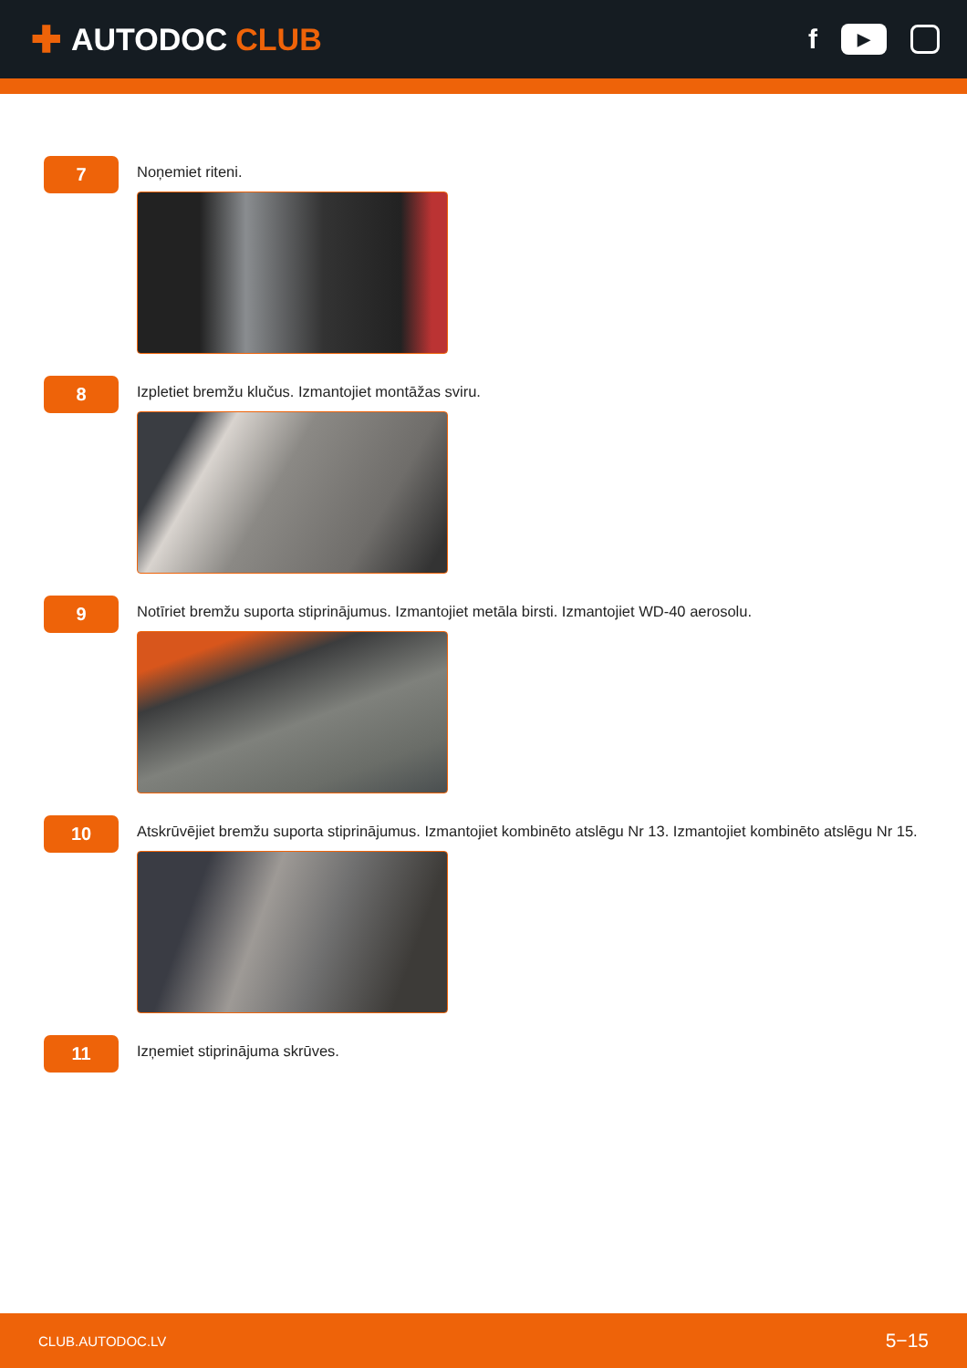✚ AUTODOC CLUB
f
▶
7
Noņemiet riteni.
8
Izpletiet bremžu klučus. Izmantojiet montāžas sviru.
9
Notīriet bremžu suporta stiprinājumus. Izmantojiet metāla birsti. Izmantojiet WD-40 aerosolu.
10
Atskrūvējiet bremžu suporta stiprinājumus. Izmantojiet kombinēto atslēgu Nr 13. Izmantojiet kombinēto atslēgu Nr 15.
11
Izņemiet stiprinājuma skrūves.
CLUB.AUTODOC.LV 5−15